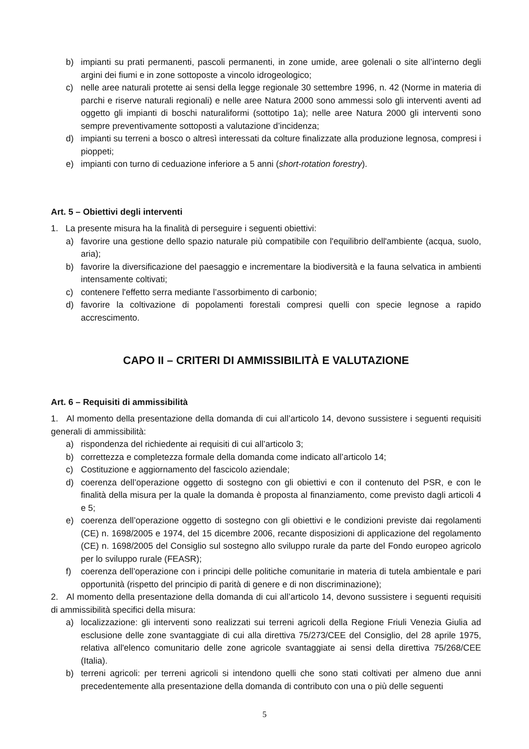b) impianti su prati permanenti, pascoli permanenti, in zone umide, aree golenali o site all’interno degli argini dei fiumi e in zone sottoposte a vincolo idrogeologico;
c) nelle aree naturali protette ai sensi della legge regionale 30 settembre 1996, n. 42 (Norme in materia di parchi e riserve naturali regionali) e nelle aree Natura 2000 sono ammessi solo gli interventi aventi ad oggetto gli impianti di boschi naturaliformi (sottotipo 1a); nelle aree Natura 2000 gli interventi sono sempre preventivamente sottoposti a valutazione d’incidenza;
d) impianti su terreni a bosco o altresì interessati da colture finalizzate alla produzione legnosa, compresi i pioppeti;
e) impianti con turno di ceduazione inferiore a 5 anni (short-rotation forestry).
Art. 5 – Obiettivi degli interventi
1. La presente misura ha la finalità di perseguire i seguenti obiettivi:
a) favorire una gestione dello spazio naturale più compatibile con l'equilibrio dell'ambiente (acqua, suolo, aria);
b) favorire la diversificazione del paesaggio e incrementare la biodiversità e la fauna selvatica in ambienti intensamente coltivati;
c) contenere l'effetto serra mediante l’assorbimento di carbonio;
d) favorire la coltivazione di popolamenti forestali compresi quelli con specie legnose a rapido accrescimento.
CAPO II – CRITERI DI AMMISSIBILITÀ E VALUTAZIONE
Art. 6 – Requisiti di ammissibilità
1. Al momento della presentazione della domanda di cui all’articolo 14, devono sussistere i seguenti requisiti generali di ammissibilità:
a) rispondenza del richiedente ai requisiti di cui all’articolo 3;
b) correttezza e completezza formale della domanda come indicato all’articolo 14;
c) Costituzione e aggiornamento del fascicolo aziendale;
d) coerenza dell’operazione oggetto di sostegno con gli obiettivi e con il contenuto del PSR, e con le finalità della misura per la quale la domanda è proposta al finanziamento, come previsto dagli articoli 4 e 5;
e) coerenza dell’operazione oggetto di sostegno con gli obiettivi e le condizioni previste dai regolamenti (CE) n. 1698/2005 e 1974, del 15 dicembre 2006, recante disposizioni di applicazione del regolamento (CE) n. 1698/2005 del Consiglio sul sostegno allo sviluppo rurale da parte del Fondo europeo agricolo per lo sviluppo rurale (FEASR);
f) coerenza dell’operazione con i principi delle politiche comunitarie in materia di tutela ambientale e pari opportunità (rispetto del principio di parità di genere e di non discriminazione);
2. Al momento della presentazione della domanda di cui all’articolo 14, devono sussistere i seguenti requisiti di ammissibilità specifici della misura:
a) localizzazione: gli interventi sono realizzati sui terreni agricoli della Regione Friuli Venezia Giulia ad esclusione delle zone svantaggiate di cui alla direttiva 75/273/CEE del Consiglio, del 28 aprile 1975, relativa all'elenco comunitario delle zone agricole svantaggiate ai sensi della direttiva 75/268/CEE (Italia).
b) terreni agricoli: per terreni agricoli si intendono quelli che sono stati coltivati per almeno due anni precedentemente alla presentazione della domanda di contributo con una o più delle seguenti
5